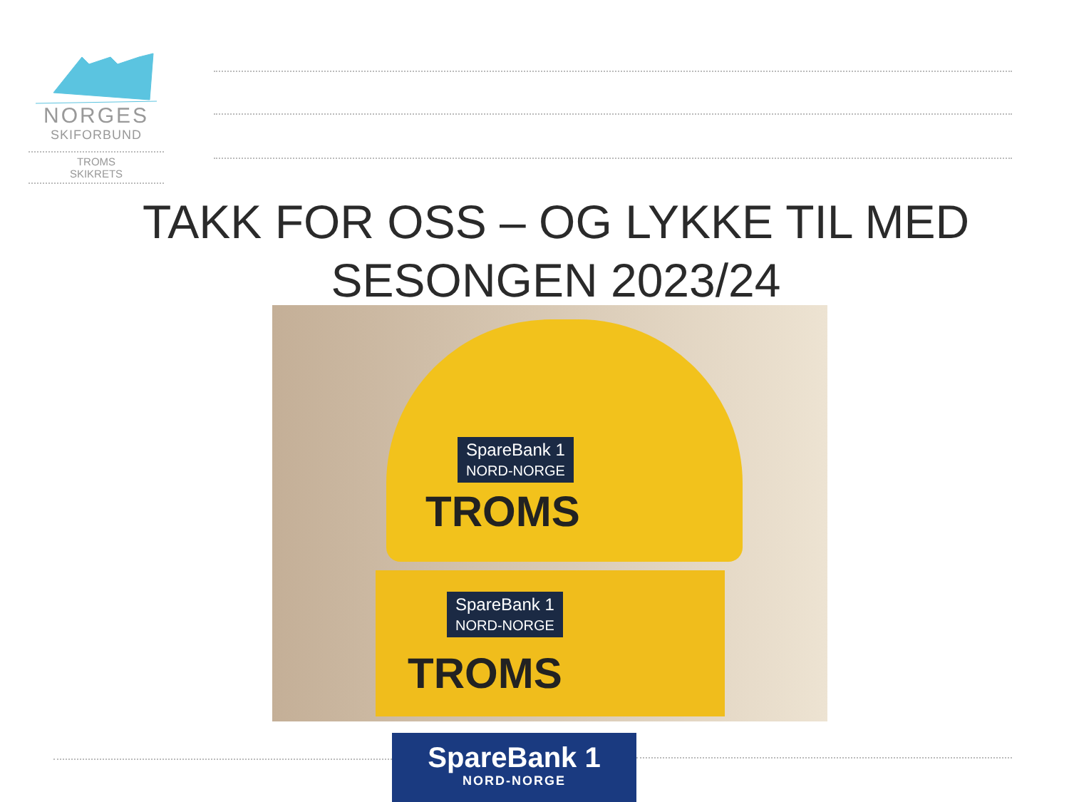NORGES
SKIFORBUND
TROMS
SKIKRETS
TAKK FOR OSS – OG LYKKE TIL MED SESONGEN 2023/24
SpareBank 1
NORD-NORGE
TROMS
SpareBank 1
NORD-NORGE
TROMS
SpareBank 1
NORD-NORGE